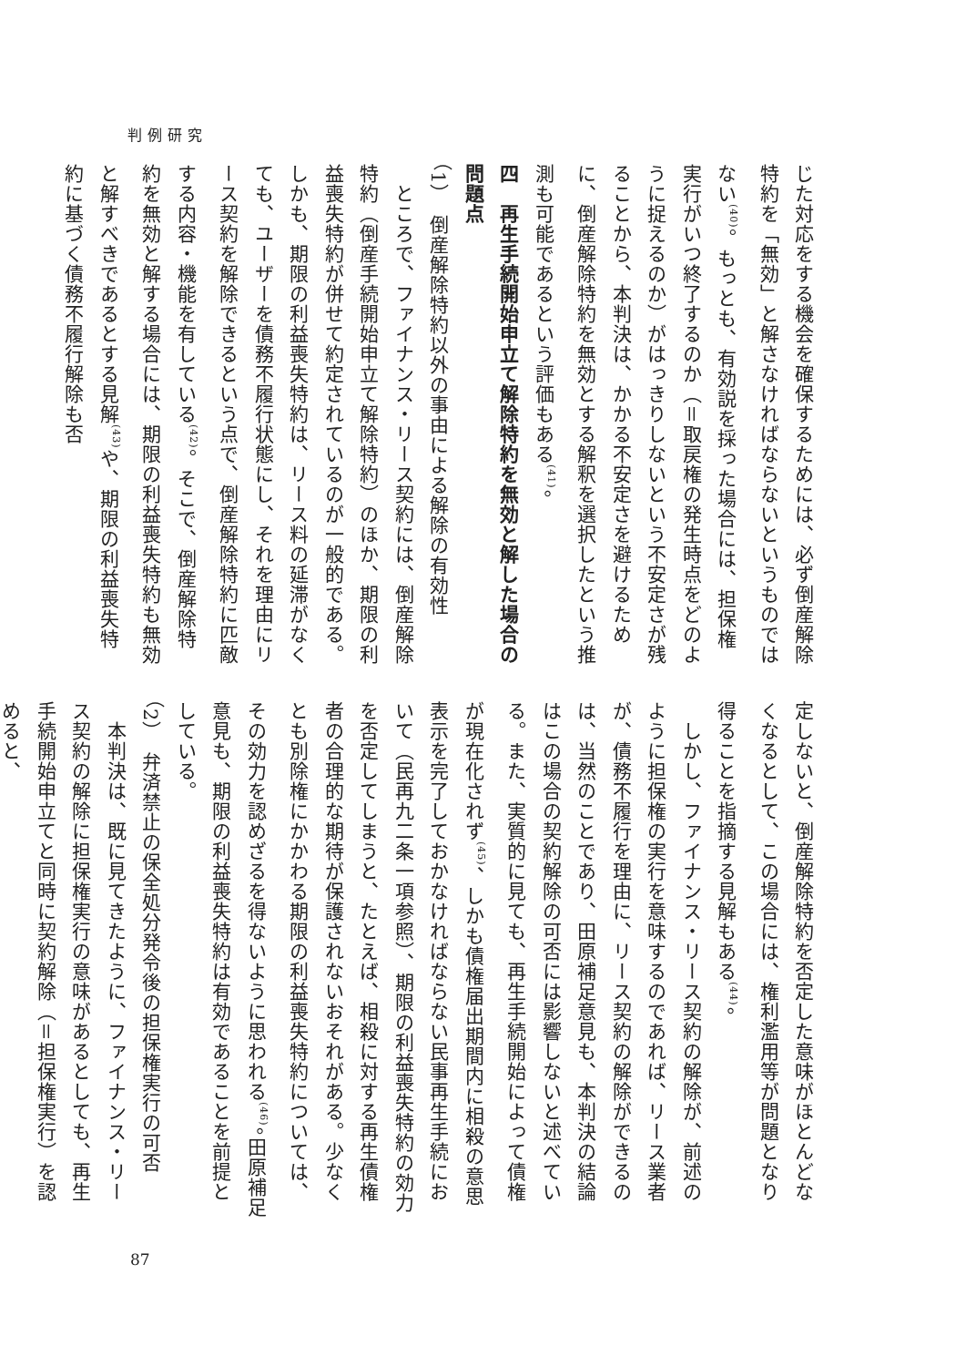判例研究
じた対応をする機会を確保するためには、必ず倒産解除特約を「無効」と解さなければならないというものではない<sup>(40)</sup>。もっとも、有効説を採った場合には、担保権実行がいつ終了するのか（＝取戻権の発生時点をどのように捉えるのか）がはっきりしないという不安定さが残ることから、本判決は、かかる不安定さを避けるために、倒産解除特約を無効とする解釈を選択したという推測も可能であるという評価もある<sup>(41)</sup>。
四　再生手続開始申立て解除特約を無効と解した場合の問題点
（1）　倒産解除特約以外の事由による解除の有効性
　ところで、ファイナンス・リース契約には、倒産解除特約（倒産手続開始申立て解除特約）のほか、期限の利益喪失特約が併せて約定されているのが一般的である。しかも、期限の利益喪失特約は、リース料の延滞がなくても、ユーザーを債務不履行状態にし、それを理由にリース契約を解除できるという点で、倒産解除特約に匹敵する内容・機能を有している<sup>(42)</sup>。そこで、倒産解除特約を無効と解する場合には、期限の利益喪失特約も無効と解すべきであるとする見解<sup>(43)</sup>や、期限の利益喪失特約に基づく債務不履行解除も否
定しないと、倒産解除特約を否定した意味がほとんどなくなるとして、この場合には、権利濫用等が問題となり得ることを指摘する見解もある<sup>(44)</sup>。
　しかし、ファイナンス・リース契約の解除が、前述のように担保権の実行を意味するのであれば、リース業者が、債務不履行を理由に、リース契約の解除ができるのは、当然のことであり、田原補足意見も、本判決の結論はこの場合の契約解除の可否には影響しないと述べている。また、実質的に見ても、再生手続開始によって債権が現在化されず<sup>(45)</sup>、しかも債権届出期間内に相殺の意思表示を完了しておかなければならない民事再生手続において（民再九二条一項参照）、期限の利益喪失特約の効力を否定してしまうと、たとえば、相殺に対する再生債権者の合理的な期待が保護されないおそれがある。少なくとも別除権にかかわる期限の利益喪失特約については、その効力を認めざるを得ないように思われる<sup>(46)</sup>。田原補足意見も、期限の利益喪失特約は有効であることを前提としている。
（2）　弁済禁止の保全処分発令後の担保権実行の可否
　本判決は、既に見てきたように、ファイナンス・リース契約の解除に担保権実行の意味があるとしても、再生手続開始申立てと同時に契約解除（＝担保権実行）を認めると、
87